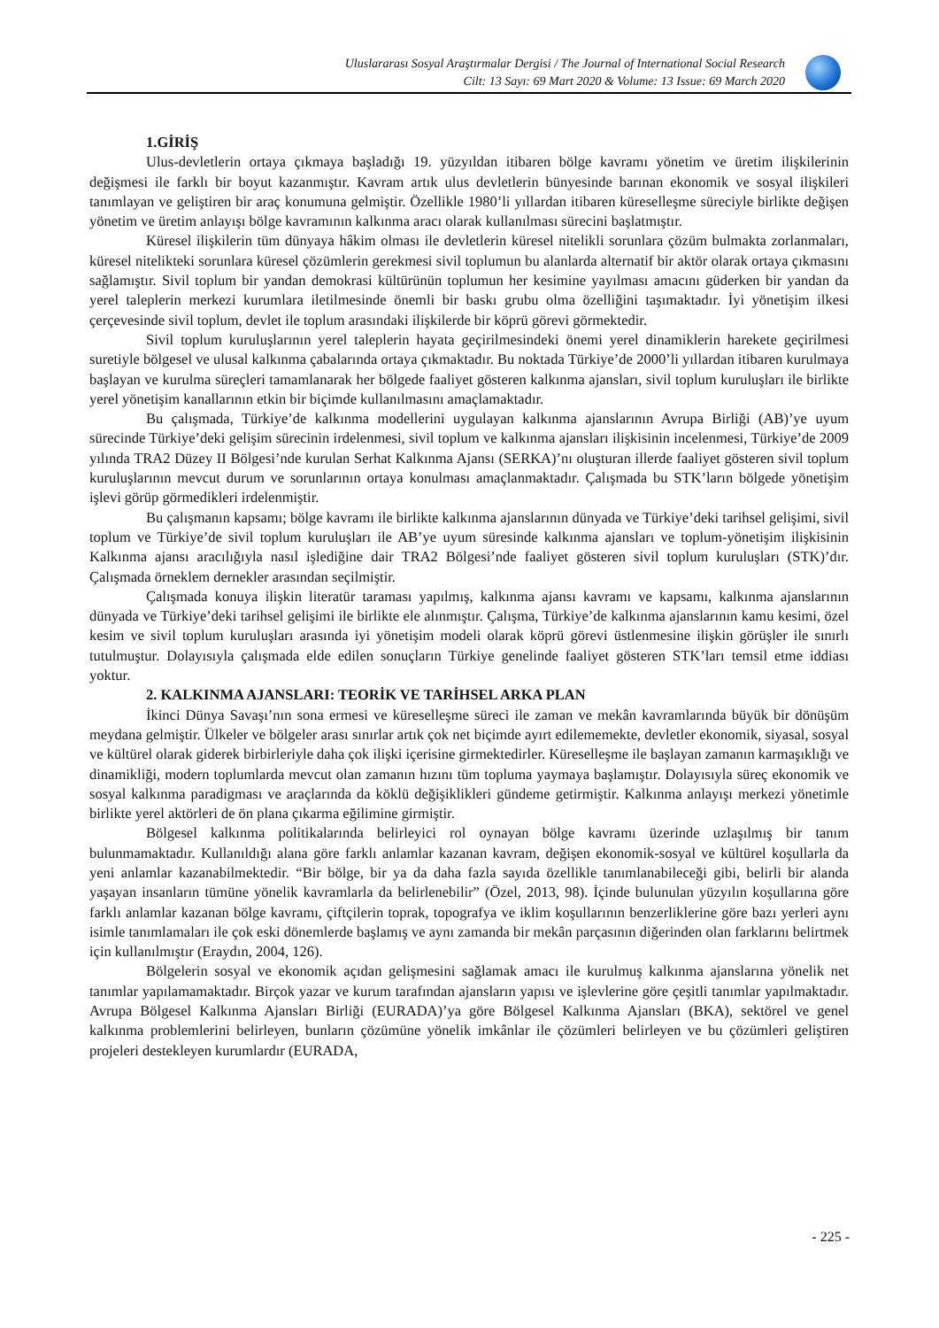Uluslararası Sosyal Araştırmalar Dergisi / The Journal of International Social Research
Cilt: 13 Sayı: 69 Mart 2020 & Volume: 13 Issue: 69 March 2020
1.GİRİŞ
Ulus-devletlerin ortaya çıkmaya başladığı 19. yüzyıldan itibaren bölge kavramı yönetim ve üretim ilişkilerinin değişmesi ile farklı bir boyut kazanmıştır. Kavram artık ulus devletlerin bünyesinde barınan ekonomik ve sosyal ilişkileri tanımlayan ve geliştiren bir araç konumuna gelmiştir. Özellikle 1980’li yıllardan itibaren küreselleşme süreciyle birlikte değişen yönetim ve üretim anlayışı bölge kavramının kalkınma aracı olarak kullanılması sürecini başlatmıştır.
Küresel ilişkilerin tüm dünyaya hâkim olması ile devletlerin küresel nitelikli sorunlara çözüm bulmakta zorlanmaları, küresel nitelikteki sorunlara küresel çözümlerin gerekmesi sivil toplumun bu alanlarda alternatif bir aktör olarak ortaya çıkmasını sağlamıştır. Sivil toplum bir yandan demokrasi kültürünün toplumun her kesimine yayılması amacını güderken bir yandan da yerel taleplerin merkezi kurumlara iletilmesinde önemli bir baskı grubu olma özelliğini taşımaktadır. İyi yönetişim ilkesi çerçevesinde sivil toplum, devlet ile toplum arasındaki ilişkilerde bir köprü görevi görmektedir.
Sivil toplum kuruluşlarının yerel taleplerin hayata geçirilmesindeki önemi yerel dinamiklerin harekete geçirilmesi suretiyle bölgesel ve ulusal kalkınma çabalarında ortaya çıkmaktadır. Bu noktada Türkiye’de 2000’li yıllardan itibaren kurulmaya başlayan ve kurulma süreçleri tamamlanarak her bölgede faaliyet gösteren kalkınma ajansları, sivil toplum kuruluşları ile birlikte yerel yönetişim kanallarının etkin bir biçimde kullanılmasını amaçlamaktadır.
Bu çalışmada, Türkiye’de kalkınma modellerini uygulayan kalkınma ajanslarının Avrupa Birliği (AB)’ye uyum sürecinde Türkiye’deki gelişim sürecinin irdelenmesi, sivil toplum ve kalkınma ajansları ilişkisinin incelenmesi, Türkiye’de 2009 yılında TRA2 Düzey II Bölgesi’nde kurulan Serhat Kalkınma Ajansı (SERKA)’nı oluşturan illerde faaliyet gösteren sivil toplum kuruluşlarının mevcut durum ve sorunlarının ortaya konulması amaçlanmaktadır. Çalışmada bu STK’ların bölgede yönetişim işlevi görüp görmedikleri irdelenmiştir.
Bu çalışmanın kapsamı; bölge kavramı ile birlikte kalkınma ajanslarının dünyada ve Türkiye’deki tarihsel gelişimi, sivil toplum ve Türkiye’de sivil toplum kuruluşları ile AB’ye uyum süresinde kalkınma ajansları ve toplum-yönetişim ilişkisinin Kalkınma ajansı aracılığıyla nasıl işlediğine dair TRA2 Bölgesi’nde faaliyet gösteren sivil toplum kuruluşları (STK)’dır. Çalışmada örneklem dernekler arasından seçilmiştir.
Çalışmada konuya ilişkin literatür taraması yapılmış, kalkınma ajansı kavramı ve kapsamı, kalkınma ajanslarının dünyada ve Türkiye’deki tarihsel gelişimi ile birlikte ele alınmıştır. Çalışma, Türkiye’de kalkınma ajanslarının kamu kesimi, özel kesim ve sivil toplum kuruluşları arasında iyi yönetişim modeli olarak köprü görevi üstlenmesine ilişkin görüşler ile sınırlı tutulmuştur. Dolayısıyla çalışmada elde edilen sonuçların Türkiye genelinde faaliyet gösteren STK’ları temsil etme iddiası yoktur.
2. KALKINMA AJANSLARI: TEORİK VE TARİHSEL ARKA PLAN
İkinci Dünya Savaşı’nın sona ermesi ve küreselleşme süreci ile zaman ve mekân kavramlarında büyük bir dönüşüm meydana gelmiştir. Ülkeler ve bölgeler arası sınırlar artık çok net biçimde ayırt edilememekte, devletler ekonomik, siyasal, sosyal ve kültürel olarak giderek birbirleriyle daha çok ilişki içerisine girmektedirler. Küreselleşme ile başlayan zamanın karmaşıklığı ve dinamikliği, modern toplumlarda mevcut olan zamanın hızını tüm topluma yaymaya başlamıştır. Dolayısıyla süreç ekonomik ve sosyal kalkınma paradigması ve araçlarında da köklü değişiklikleri gündeme getirmiştir. Kalkınma anlayışı merkezi yönetimle birlikte yerel aktörleri de ön plana çıkarma eğilimine girmiştir.
Bölgesel kalkınma politikalarında belirleyici rol oynayan bölge kavramı üzerinde uzlaşılmış bir tanım bulunmamaktadır. Kullanıldığı alana göre farklı anlamlar kazanan kavram, değişen ekonomik-sosyal ve kültürel koşullarla da yeni anlamlar kazanabilmektedir. “Bir bölge, bir ya da daha fazla sayıda özellikle tanımlanabileceği gibi, belirli bir alanda yaşayan insanların tümüne yönelik kavramlarla da belirlenebilir” (Özel, 2013, 98). İçinde bulunulan yüzyılın koşullarına göre farklı anlamlar kazanan bölge kavramı, çiftçilerin toprak, topografya ve iklim koşullarının benzerliklerine göre bazı yerleri aynı isimle tanımlamaları ile çok eski dönemlerde başlamış ve aynı zamanda bir mekân parçasının diğerinden olan farklarını belirtmek için kullanılmıştır (Eraydın, 2004, 126).
Bölgelerin sosyal ve ekonomik açıdan gelişmesini sağlamak amacı ile kurulmuş kalkınma ajanslarına yönelik net tanımlar yapılamamaktadır. Birçok yazar ve kurum tarafından ajansların yapısı ve işlevlerine göre çeşitli tanımlar yapılmaktadır. Avrupa Bölgesel Kalkınma Ajansları Birliği (EURADA)’ya göre Bölgesel Kalkınma Ajansları (BKA), sektörel ve genel kalkınma problemlerini belirleyen, bunların çözümüne yönelik imkânlar ile çözümleri belirleyen ve bu çözümleri geliştiren projeleri destekleyen kurumlardır (EURADA,
- 225 -